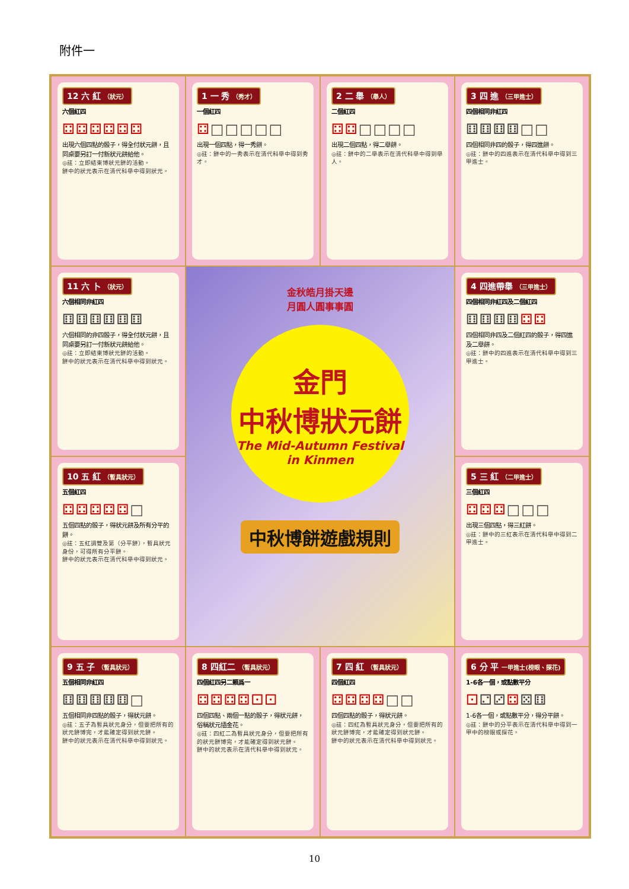附件一
12 六 紅 （狀元）
六個紅四
⚃⚃⚃⚃⚃⚃
出現六個四點的骰子，得全付狀元餅，且同桌要另訂一付新狀元餅給他。
◎註：立即結束博狀元餅的活動。
餅中的狀元表示在清代科舉中得到狀元。
1 一 秀 （秀才）
一個紅四
⚃□□□□□
出現一個四點，得一秀餅。
◎註：餅中的一秀表示在清代科舉中得到秀才。
2 二 舉 （舉人）
二個紅四
⚃⚃□□□□
出現二個四點，得二舉餅。
◎註：餅中的二舉表示在清代科舉中得到舉人。
3 四 進 （三甲進士）
四個相同非紅四
⚅⚅⚅⚅□□
四個相同非四的骰子，得四進餅。
◎註：餅中的四進表示在清代科舉中得到三甲進士。
11 六 卜 （狀元）
六個相同非紅四
⚅⚅⚅⚅⚅⚅
六個相同的非四骰子，得全付狀元餅，且同桌要另訂一付新狀元餅給他。
◎註：立即結束博狀元餅的活動。
餅中的狀元表示在清代科舉中得到狀元。
金秋皓月掛天邊
月圓人圓事事圓
金門
中秋博狀元餅
The Mid-Autumn Festival
in Kinmen
中秋博餅遊戲規則
4 四進帶舉 （三甲進士）
四個相同非紅四及二個紅四
⚅⚅⚅⚅⚃⚃
四個相同非四及二個紅四的骰子，得四進及二舉餅。
◎註：餅中的四進表示在清代科舉中得到三甲進士。
10 五 紅 （暫具狀元）
五個紅四
⚃⚃⚃⚃⚃□
五個四點的骰子，得狀元餅及所有分平的餅。
◎註：五紅調雙及第（分平餅），暫具狀元身份，可得所有分平餅。
餅中的狀元表示在清代科舉中得到狀元。
5 三 紅 （二甲進士）
三個紅四
⚃⚃⚃□□□
出現三個四點，得三紅餅。
◎註：餅中的三紅表示在清代科舉中得到二甲進士。
9 五 子 （暫具狀元）
五個相同非紅四
⚅⚅⚅⚅⚅□
五個相同非四點的骰子，得狀元餅。
◎註：五子為暫具狀元身分，但要把所有的狀元餅博完，才能確定得到狀元餅。
餅中的狀元表示在清代科舉中得到狀元。
8 四紅二 （暫具狀元）
四個紅四另二顆爲一
⚃⚃⚃⚃⚀⚀
四個四點、兩個一點的骰子，得狀元餅，俗稱狀元插金花。
◎註：四紅二為暫具狀元身分，但要把所有的狀元餅博完，才能確定得到狀元餅。
餅中的狀元表示在清代科舉中得到狀元。
7 四 紅 （暫具狀元）
四個紅四
⚃⚃⚃⚃□□
四個四點的骰子，得狀元餅。
◎註：四紅為暫具狀元身分，但要把所有的狀元餅博完，才能確定得到狀元餅。
餅中的狀元表示在清代科舉中得到狀元。
6 分 平 一甲進士(榜眼、探花)
1-6各一個，或點數平分
⚀⚁⚂⚃⚄⚅
1-6各一個，或點數平分，得分平餅。
◎註：餅中的分平表示在清代科舉中得到一甲中的榜眼或探花。
10